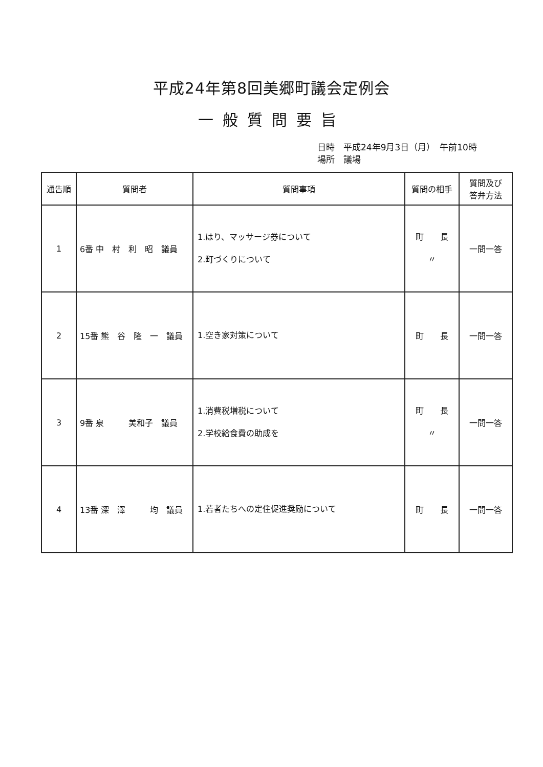平成24年第8回美郷町議会定例会
一般質問要旨
日時　平成24年9月3日（月）　午前10時
場所　議場
| 通告順 | 質問者 | 質問事項 | 質問の相手 | 質問及び 答弁方法 |
| --- | --- | --- | --- | --- |
| 1 | 6番 中 村 利 昭 議員 | 1.はり、マッサージ券について 2.町づくりについて | 町 長 〃 | 一問一答 |
| 2 | 15番 熊 谷 隆 一 議員 | 1.空き家対策について | 町 長 | 一問一答 |
| 3 | 9番 泉 美和子 議員 | 1.消費税増税について 2.学校給食費の助成を | 町 長 〃 | 一問一答 |
| 4 | 13番 深 澤 均 議員 | 1.若者たちへの定住促進奨励について | 町 長 | 一問一答 |